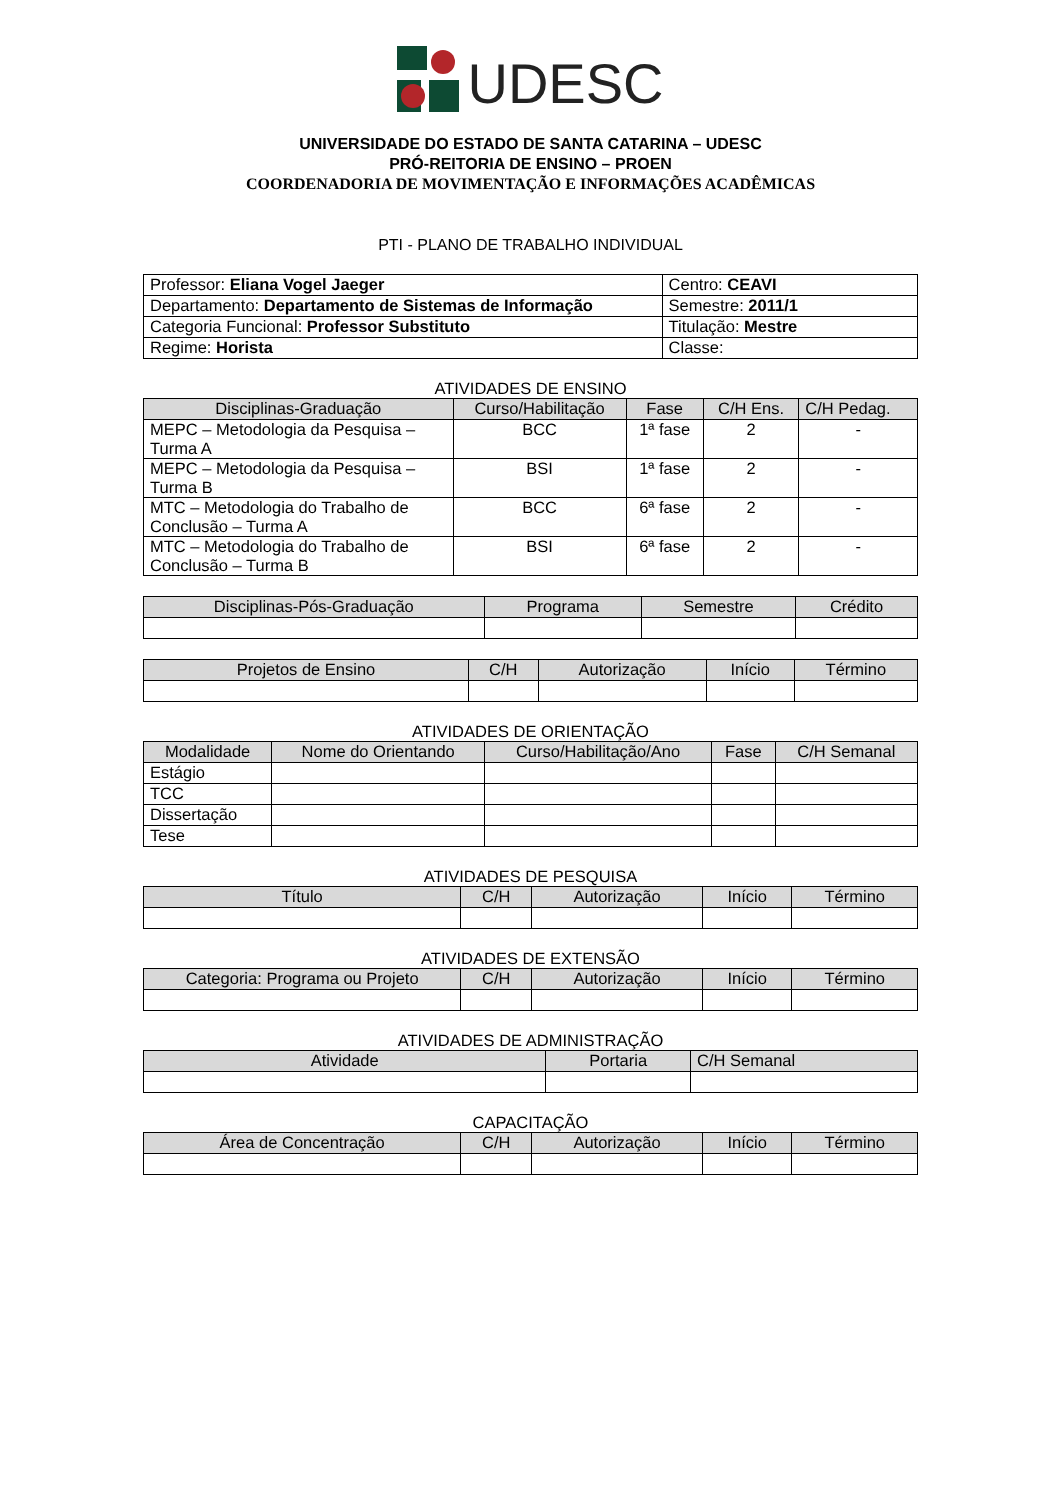UDESC
UNIVERSIDADE DO ESTADO DE SANTA CATARINA – UDESC
PRÓ-REITORIA DE ENSINO – PROEN
COORDENADORIA DE MOVIMENTAÇÃO E INFORMAÇÕES ACADÊMICAS
PTI - PLANO DE TRABALHO INDIVIDUAL
| Professor: Eliana Vogel Jaeger | Centro: CEAVI |
| Departamento: Departamento de Sistemas de Informação | Semestre: 2011/1 |
| Categoria Funcional: Professor Substituto | Titulação: Mestre |
| Regime: Horista | Classe: |
ATIVIDADES DE ENSINO
| Disciplinas-Graduação | Curso/Habilitação | Fase | C/H Ens. | C/H Pedag. |
| --- | --- | --- | --- | --- |
| MEPC – Metodologia da Pesquisa – Turma A | BCC | 1ª fase | 2 | - |
| MEPC – Metodologia da Pesquisa – Turma B | BSI | 1ª fase | 2 | - |
| MTC – Metodologia do Trabalho de Conclusão – Turma A | BCC | 6ª fase | 2 | - |
| MTC – Metodologia do Trabalho de Conclusão – Turma B | BSI | 6ª fase | 2 | - |
| Disciplinas-Pós-Graduação | Programa | Semestre | Crédito |
| --- | --- | --- | --- |
| Projetos de Ensino | C/H | Autorização | Início | Término |
| --- | --- | --- | --- | --- |
ATIVIDADES DE ORIENTAÇÃO
| Modalidade | Nome do Orientando | Curso/Habilitação/Ano | Fase | C/H Semanal |
| --- | --- | --- | --- | --- |
| Estágio | | | | |
| TCC | | | | |
| Dissertação | | | | |
| Tese | | | | |
ATIVIDADES DE PESQUISA
| Título | C/H | Autorização | Início | Término |
| --- | --- | --- | --- | --- |
ATIVIDADES DE EXTENSÃO
| Categoria: Programa ou Projeto | C/H | Autorização | Início | Término |
| --- | --- | --- | --- | --- |
ATIVIDADES DE ADMINISTRAÇÃO
| Atividade | Portaria | C/H Semanal |
| --- | --- | --- |
CAPACITAÇÃO
| Área de Concentração | C/H | Autorização | Início | Término |
| --- | --- | --- | --- | --- |